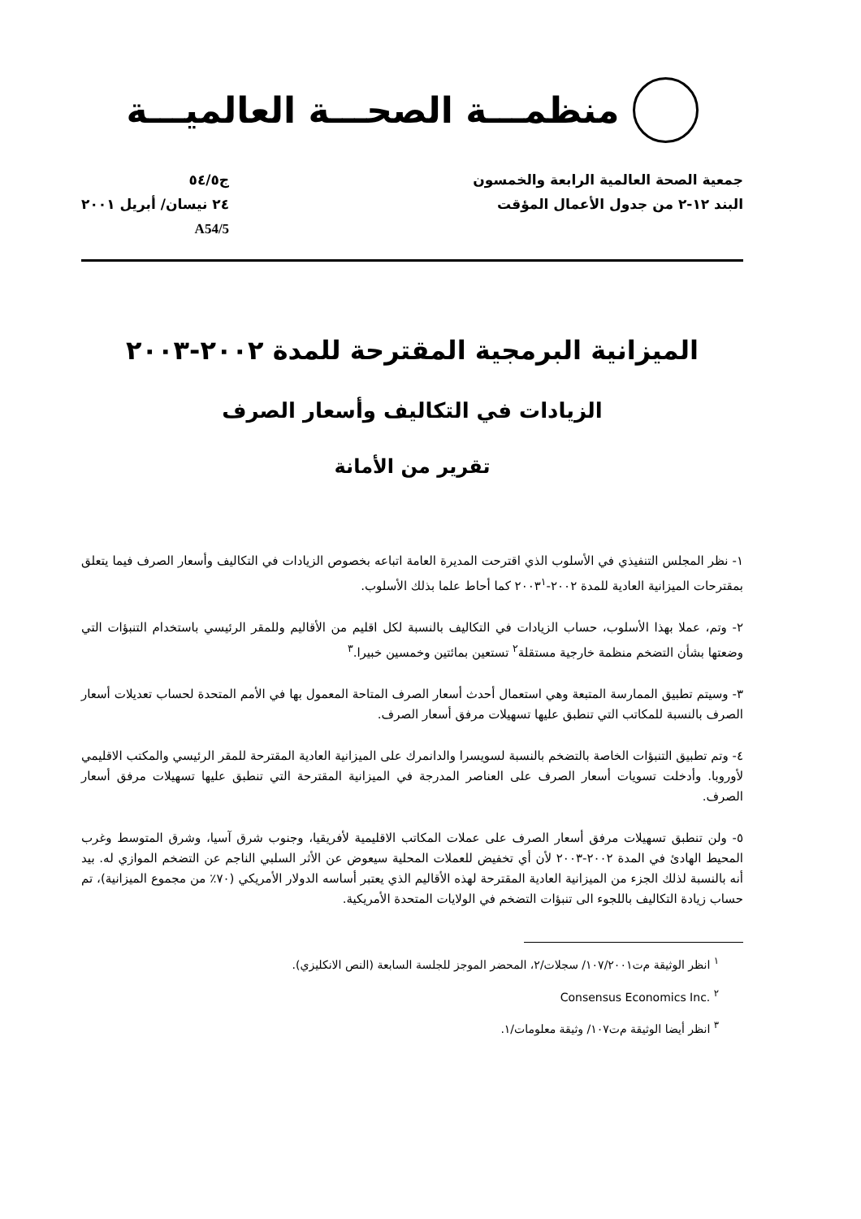منظمـــة الصحـــة العالميـــة
جمعية الصحة العالمية الرابعة والخمسون
البند ١٢-٢ من جدول الأعمال المؤقت
ج٥٤/٥
٢٤ نيسان/ أبريل ٢٠٠١
A54/5
الميزانية البرمجية المقترحة للمدة ٢٠٠٢-٢٠٠٣
الزيادات في التكاليف وأسعار الصرف
تقرير من الأمانة
١- نظر المجلس التنفيذي في الأسلوب الذي اقترحت المديرة العامة اتباعه بخصوص الزيادات في التكاليف وأسعار الصرف فيما يتعلق بمقترحات الميزانية العادية للمدة ٢٠٠٢-٢٠٠٣<sup>١</sup> كما أحاط علما بذلك الأسلوب.
٢- وتم، عملا بهذا الأسلوب، حساب الزيادات في التكاليف بالنسبة لكل اقليم من الأقاليم وللمقر الرئيسي باستخدام التنبؤات التي وضعتها بشأن التضخم منظمة خارجية مستقلة<sup>٢</sup> تستعين بمائتين وخمسين خبيرا.<sup>٣</sup>
٣- وسيتم تطبيق الممارسة المتبعة وهي استعمال أحدث أسعار الصرف المتاحة المعمول بها في الأمم المتحدة لحساب تعديلات أسعار الصرف بالنسبة للمكاتب التي تنطبق عليها تسهيلات مرفق أسعار الصرف.
٤- وتم تطبيق التنبؤات الخاصة بالتضخم بالنسبة لسويسرا والدانمرك على الميزانية العادية المقترحة للمقر الرئيسي والمكتب الاقليمي لأوروبا. وأدخلت تسويات أسعار الصرف على العناصر المدرجة في الميزانية المقترحة التي تنطبق عليها تسهيلات مرفق أسعار الصرف.
٥- ولن تنطبق تسهيلات مرفق أسعار الصرف على عملات المكاتب الاقليمية لأفريقيا، وجنوب شرق آسيا، وشرق المتوسط وغرب المحيط الهادئ في المدة ٢٠٠٢-٢٠٠٣ لأن أي تخفيض للعملات المحلية سيعوض عن الأثر السلبي الناجم عن التضخم الموازي له. بيد أنه بالنسبة لذلك الجزء من الميزانية العادية المقترحة لهذه الأقاليم الذي يعتبر أساسه الدولار الأمريكي (٧٠٪ من مجموع الميزانية)، تم حساب زيادة التكاليف باللجوء الى تنبؤات التضخم في الولايات المتحدة الأمريكية.
<sup>١</sup> انظر الوثيقة م‌ت١٠٧/٢٠٠١/ سجلات/٢، المحضر الموجز للجلسة السابعة (النص الانكليزي).
<sup>٢</sup> Consensus Economics Inc.
<sup>٣</sup> انظر أيضا الوثيقة م‌ت١٠٧/ وثيقة معلومات/١.